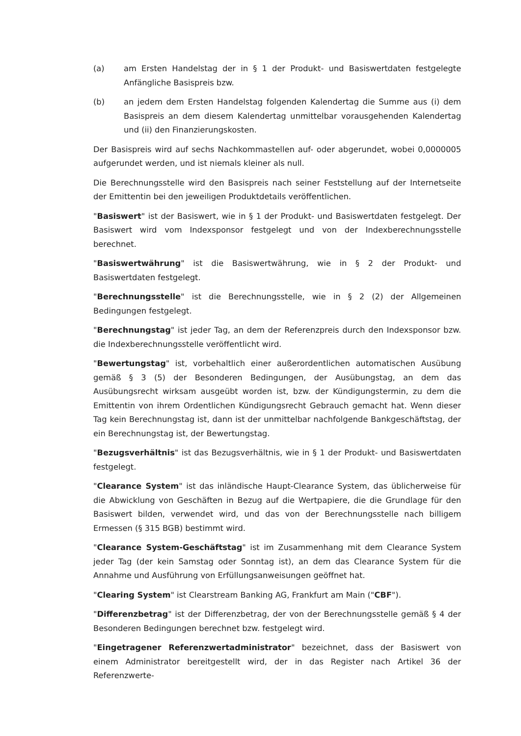(a) am Ersten Handelstag der in § 1 der Produkt- und Basiswertdaten festgelegte Anfängliche Basispreis bzw.
(b) an jedem dem Ersten Handelstag folgenden Kalendertag die Summe aus (i) dem Basispreis an dem diesem Kalendertag unmittelbar vorausgehenden Kalendertag und (ii) den Finanzierungskosten.
Der Basispreis wird auf sechs Nachkommastellen auf- oder abgerundet, wobei 0,0000005 aufgerundet werden, und ist niemals kleiner als null.
Die Berechnungsstelle wird den Basispreis nach seiner Feststellung auf der Internetseite der Emittentin bei den jeweiligen Produktdetails veröffentlichen.
"Basiswert" ist der Basiswert, wie in § 1 der Produkt- und Basiswertdaten festgelegt. Der Basiswert wird vom Indexsponsor festgelegt und von der Indexberechnungsstelle berechnet.
"Basiswertwährung" ist die Basiswertwährung, wie in § 2 der Produkt- und Basiswertdaten festgelegt.
"Berechnungsstelle" ist die Berechnungsstelle, wie in § 2 (2) der Allgemeinen Bedingungen festgelegt.
"Berechnungstag" ist jeder Tag, an dem der Referenzpreis durch den Indexsponsor bzw. die Indexberechnungsstelle veröffentlicht wird.
"Bewertungstag" ist, vorbehaltlich einer außerordentlichen automatischen Ausübung gemäß § 3 (5) der Besonderen Bedingungen, der Ausübungstag, an dem das Ausübungsrecht wirksam ausgeübt worden ist, bzw. der Kündigungstermin, zu dem die Emittentin von ihrem Ordentlichen Kündigungsrecht Gebrauch gemacht hat. Wenn dieser Tag kein Berechnungstag ist, dann ist der unmittelbar nachfolgende Bankgeschäftstag, der ein Berechnungstag ist, der Bewertungstag.
"Bezugsverhältnis" ist das Bezugsverhältnis, wie in § 1 der Produkt- und Basiswertdaten festgelegt.
"Clearance System" ist das inländische Haupt-Clearance System, das üblicherweise für die Abwicklung von Geschäften in Bezug auf die Wertpapiere, die die Grundlage für den Basiswert bilden, verwendet wird, und das von der Berechnungsstelle nach billigem Ermessen (§ 315 BGB) bestimmt wird.
"Clearance System-Geschäftstag" ist im Zusammenhang mit dem Clearance System jeder Tag (der kein Samstag oder Sonntag ist), an dem das Clearance System für die Annahme und Ausführung von Erfüllungsanweisungen geöffnet hat.
"Clearing System" ist Clearstream Banking AG, Frankfurt am Main ("CBF").
"Differenzbetrag" ist der Differenzbetrag, der von der Berechnungsstelle gemäß § 4 der Besonderen Bedingungen berechnet bzw. festgelegt wird.
"Eingetragener Referenzwertadministrator" bezeichnet, dass der Basiswert von einem Administrator bereitgestellt wird, der in das Register nach Artikel 36 der Referenzwerte-